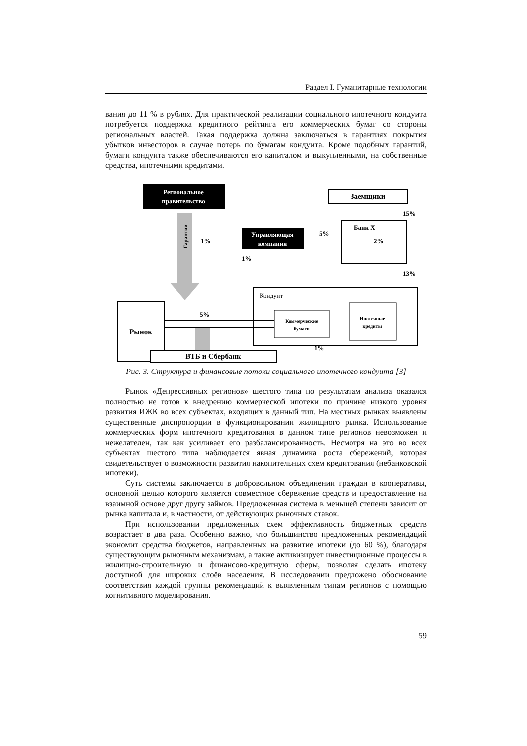Раздел I. Гуманитарные технологии
вания до 11 % в рублях. Для практической реализации социального ипотечного кондуита потребуется поддержка кредитного рейтинга его коммерческих бумаг со стороны региональных властей. Такая поддержка должна заключаться в гарантиях покрытия убытков инвесторов в случае потерь по бумагам кондуита. Кроме подобных гарантий, бумаги кондуита также обеспечиваются его капиталом и выкупленными, на собственные средства, ипотечными кредитами.
Региональное
правительство
Гарантии
Управляющая
компания
Заемщики
Банк Х
2%
15%
13%
5%
1%
1%
Рынок
Кондуит
Коммерческие
бумаги
Ипотечные
кредиты
5%
ВТБ и Сбербанк
1%
Рис. 3. Структура и финансовые потоки социального ипотечного кондуита [3]
Рынок «Депрессивных регионов» шестого типа по результатам анализа оказался полностью не готов к внедрению коммерческой ипотеки по причине низкого уровня развития ИЖК во всех субъектах, входящих в данный тип. На местных рынках выявлены существенные диспропорции в функционировании жилищного рынка. Использование коммерческих форм ипотечного кредитования в данном типе регионов невозможен и нежелателен, так как усиливает его разбалансированность. Несмотря на это во всех субъектах шестого типа наблюдается явная динамика роста сбережений, которая свидетельствует о возможности развития накопительных схем кредитования (небанковской ипотеки).
Суть системы заключается в добровольном объединении граждан в кооперативы, основной целью которого является совместное сбережение средств и предоставление на взаимной основе друг другу займов. Предложенная система в меньшей степени зависит от рынка капитала и, в частности, от действующих рыночных ставок.
При использовании предложенных схем эффективность бюджетных средств возрастает в два раза. Особенно важно, что большинство предложенных рекомендаций экономит средства бюджетов, направленных на развитие ипотеки (до 60 %), благодаря существующим рыночным механизмам, а также активизирует инвестиционные процессы в жилищно-строительную и финансово-кредитную сферы, позволяя сделать ипотеку доступной для широких слоёв населения. В исследовании предложено обоснование соответствия каждой группы рекомендаций к выявленным типам регионов с помощью когнитивного моделирования.
59